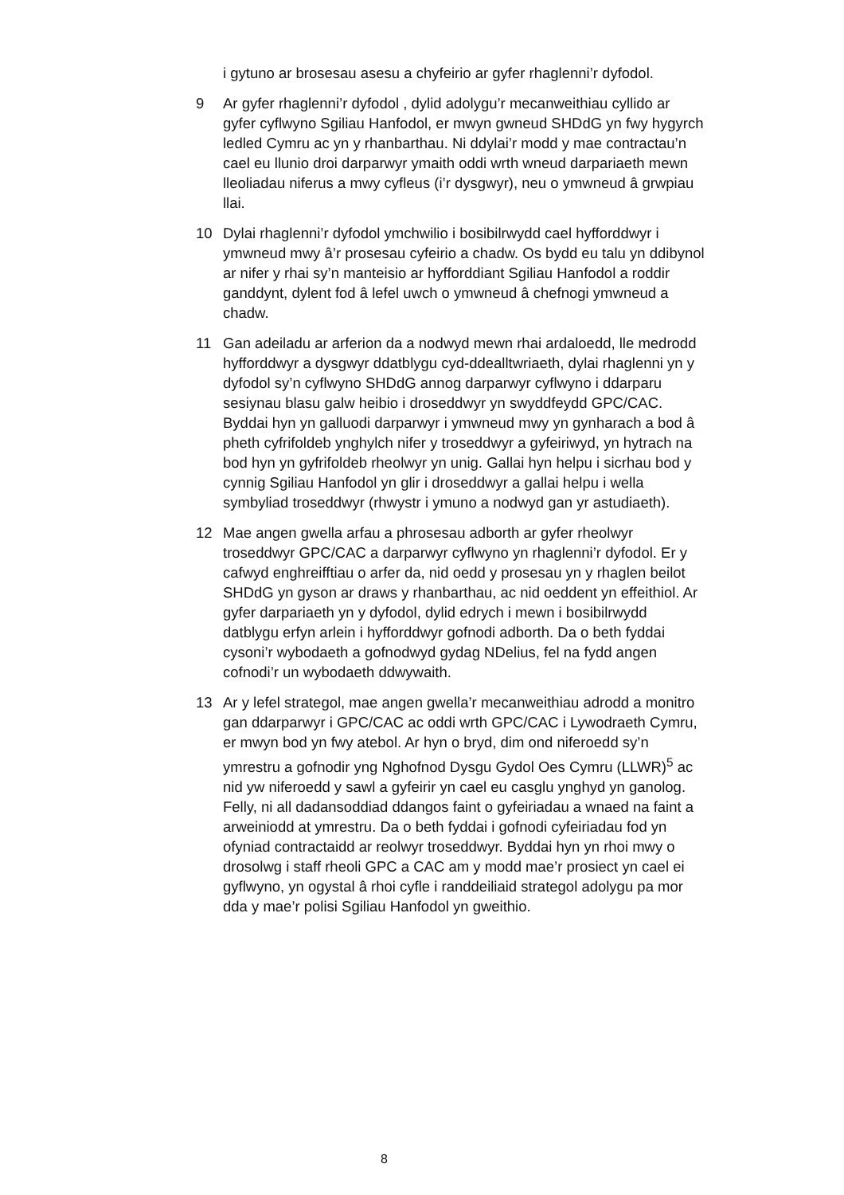i gytuno ar brosesau asesu a chyfeirio ar gyfer rhaglenni’r dyfodol.
9 Ar gyfer rhaglenni’r dyfodol , dylid adolygu’r mecanweithiau cyllido ar gyfer cyflwyno Sgiliau Hanfodol, er mwyn gwneud SHDdG yn fwy hygyrch ledled Cymru ac yn y rhanbarthau. Ni ddylai’r modd y mae contractau’n cael eu llunio droi darparwyr ymaith oddi wrth wneud darpariaeth mewn lleoliadau niferus a mwy cyfleus (i’r dysgwyr), neu o ymwneud â grwpiau llai.
10 Dylai rhaglenni’r dyfodol ymchwilio i bosibilrwydd cael hyfforddwyr i ymwneud mwy â’r prosesau cyfeirio a chadw. Os bydd eu talu yn ddibynol ar nifer y rhai sy’n manteisio ar hyfforddiant Sgiliau Hanfodol a roddir ganddynt, dylent fod â lefel uwch o ymwneud â chefnogi ymwneud a chadw.
11 Gan adeiladu ar arferion da a nodwyd mewn rhai ardaloedd, lle medrodd hyfforddwyr a dysgwyr ddatblygu cyd-ddealltwriaeth, dylai rhaglenni yn y dyfodol sy’n cyflwyno SHDdG annog darparwyr cyflwyno i ddarparu sesiynau blasu galw heibio i droseddwyr yn swyddfeydd GPC/CAC. Byddai hyn yn galluodi darparwyr i ymwneud mwy yn gynharach a bod â pheth cyfrifoldeb ynghylch nifer y troseddwyr a gyfeiriwyd, yn hytrach na bod hyn yn gyfrifoldeb rheolwyr yn unig. Gallai hyn helpu i sicrhau bod y cynnig Sgiliau Hanfodol yn glir i droseddwyr a gallai helpu i wella symbyliad troseddwyr (rhwystr i ymuno a nodwyd gan yr astudiaeth).
12 Mae angen gwella arfau a phrosesau adborth ar gyfer rheolwyr troseddwyr GPC/CAC a darparwyr cyflwyno yn rhaglenni’r dyfodol. Er y cafwyd enghreifftiau o arfer da, nid oedd y prosesau yn y rhaglen beilot SHDdG yn gyson ar draws y rhanbarthau, ac nid oeddent yn effeithiol. Ar gyfer darpariaeth yn y dyfodol, dylid edrych i mewn i bosibilrwydd datblygu erfyn arlein i hyfforddwyr gofnodi adborth. Da o beth fyddai cysoni’r wybodaeth a gofnodwyd gydag NDelius, fel na fydd angen cofnodi’r un wybodaeth ddwywaith.
13 Ar y lefel strategol, mae angen gwella’r mecanweithiau adrodd a monitro gan ddarparwyr i GPC/CAC ac oddi wrth GPC/CAC i Lywodraeth Cymru, er mwyn bod yn fwy atebol. Ar hyn o bryd, dim ond niferoedd sy’n ymrestru a gofnodir yng Nghofnod Dysgu Gydol Oes Cymru (LLWR)<sup>5</sup> ac nid yw niferoedd y sawl a gyfeirir yn cael eu casglu ynghyd yn ganolog. Felly, ni all dadansoddiad ddangos faint o gyfeiriadau a wnaed na faint a arweiniodd at ymrestru. Da o beth fyddai i gofnodi cyfeiriadau fod yn ofyniad contractaidd ar reolwyr troseddwyr. Byddai hyn yn rhoi mwy o drosolwg i staff rheoli GPC a CAC am y modd mae’r prosiect yn cael ei gyflwyno, yn ogystal â rhoi cyfle i randdeiliaid strategol adolygu pa mor dda y mae’r polisi Sgiliau Hanfodol yn gweithio.
8